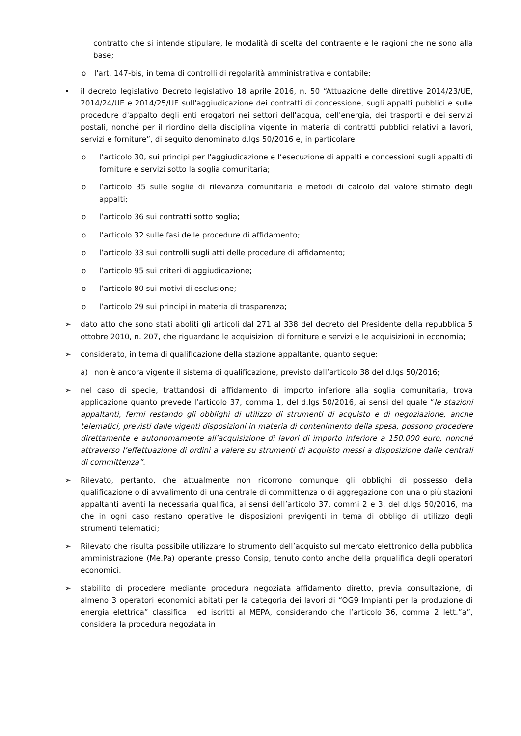contratto che si intende stipulare, le modalità di scelta del contraente e le ragioni che ne sono alla base;
o l'art. 147-bis, in tema di controlli di regolarità amministrativa e contabile;
• il decreto legislativo Decreto legislativo 18 aprile 2016, n. 50 “Attuazione delle direttive 2014/23/UE, 2014/24/UE e 2014/25/UE sull'aggiudicazione dei contratti di concessione, sugli appalti pubblici e sulle procedure d'appalto degli enti erogatori nei settori dell'acqua, dell'energia, dei trasporti e dei servizi postali, nonché per il riordino della disciplina vigente in materia di contratti pubblici relativi a lavori, servizi e forniture”, di seguito denominato d.lgs 50/2016 e, in particolare:
o l’articolo 30, sui principi per l'aggiudicazione e l’esecuzione di appalti e concessioni sugli appalti di forniture e servizi sotto la soglia comunitaria;
o l’articolo 35 sulle soglie di rilevanza comunitaria e metodi di calcolo del valore stimato degli appalti;
o l’articolo 36 sui contratti sotto soglia;
o l’articolo 32 sulle fasi delle procedure di affidamento;
o l’articolo 33 sui controlli sugli atti delle procedure di affidamento;
o l’articolo 95 sui criteri di aggiudicazione;
o l’articolo 80 sui motivi di esclusione;
o l’articolo 29 sui principi in materia di trasparenza;
➢ dato atto che sono stati aboliti gli articoli dal 271 al 338 del decreto del Presidente della repubblica 5 ottobre 2010, n. 207, che riguardano le acquisizioni di forniture e servizi e le acquisizioni in economia;
➢ considerato, in tema di qualificazione della stazione appaltante, quanto segue:
a) non è ancora vigente il sistema di qualificazione, previsto dall’articolo 38 del d.lgs 50/2016;
➢ nel caso di specie, trattandosi di affidamento di importo inferiore alla soglia comunitaria, trova applicazione quanto prevede l’articolo 37, comma 1, del d.lgs 50/2016, ai sensi del quale “le stazioni appaltanti, fermi restando gli obblighi di utilizzo di strumenti di acquisto e di negoziazione, anche telematici, previsti dalle vigenti disposizioni in materia di contenimento della spesa, possono procedere direttamente e autonomamente all’acquisizione di lavori di importo inferiore a 150.000 euro, nonché attraverso l’effettuazione di ordini a valere su strumenti di acquisto messi a disposizione dalle centrali di committenza”.
➢ Rilevato, pertanto, che attualmente non ricorrono comunque gli obblighi di possesso della qualificazione o di avvalimento di una centrale di committenza o di aggregazione con una o più stazioni appaltanti aventi la necessaria qualifica, ai sensi dell’articolo 37, commi 2 e 3, del d.lgs 50/2016, ma che in ogni caso restano operative le disposizioni previgenti in tema di obbligo di utilizzo degli strumenti telematici;
➢ Rilevato che risulta possibile utilizzare lo strumento dell’acquisto sul mercato elettronico della pubblica amministrazione (Me.Pa) operante presso Consip, tenuto conto anche della prqualifica degli operatori economici.
➢ stabilito di procedere mediante procedura negoziata affidamento diretto, previa consultazione, di almeno 3 operatori economici abitati per la categoria dei lavori di “OG9 Impianti per la produzione di energia elettrica” classifica I ed iscritti al MEPA, considerando che l’articolo 36, comma 2 lett.”a”, considera la procedura negoziata in